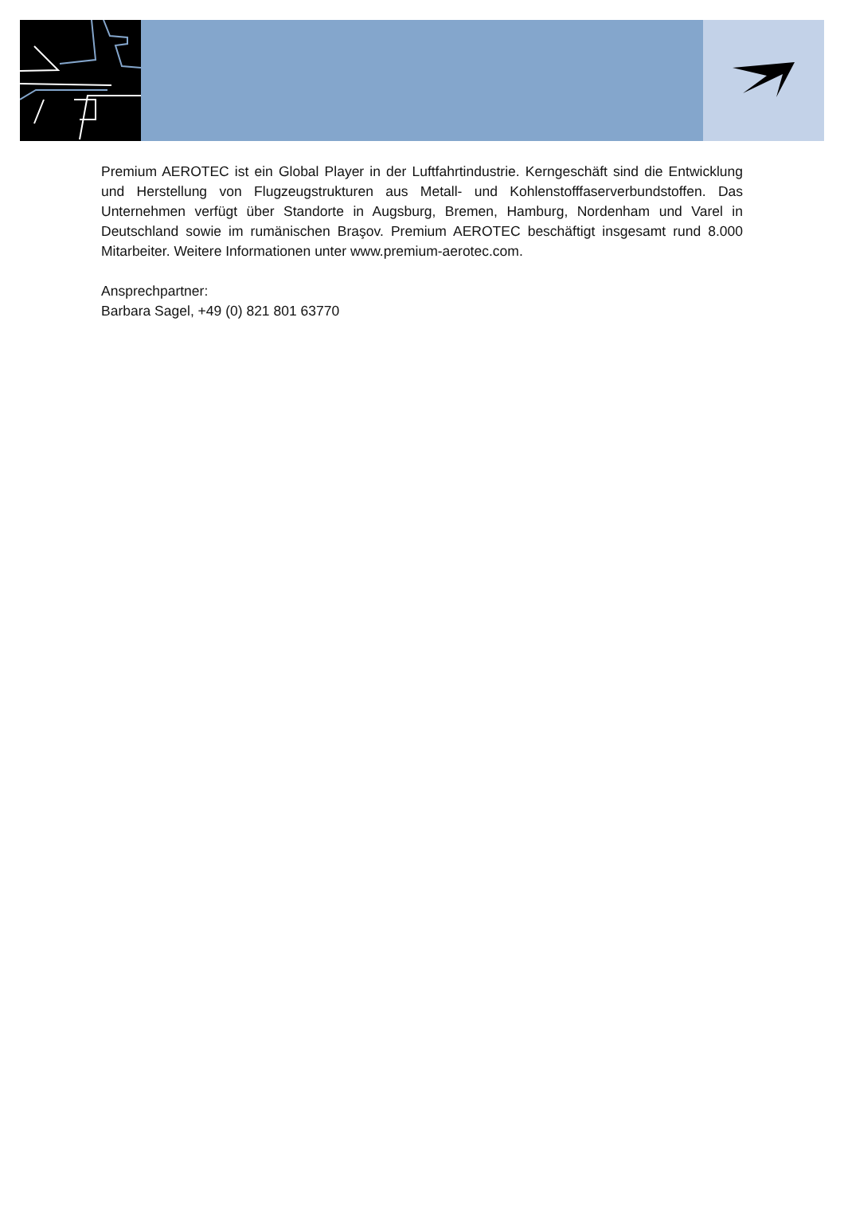Premium AEROTEC ist ein Global Player in der Luftfahrtindustrie. Kerngeschäft sind die Entwicklung und Herstellung von Flugzeugstrukturen aus Metall- und Kohlenstofffaserverbundstoffen. Das Unternehmen verfügt über Standorte in Augsburg, Bremen, Hamburg, Nordenham und Varel in Deutschland sowie im rumänischen Braşov. Premium AEROTEC beschäftigt insgesamt rund 8.000 Mitarbeiter. Weitere Informationen unter www.premium-aerotec.com.
Ansprechpartner:
Barbara Sagel, +49 (0) 821 801 63770